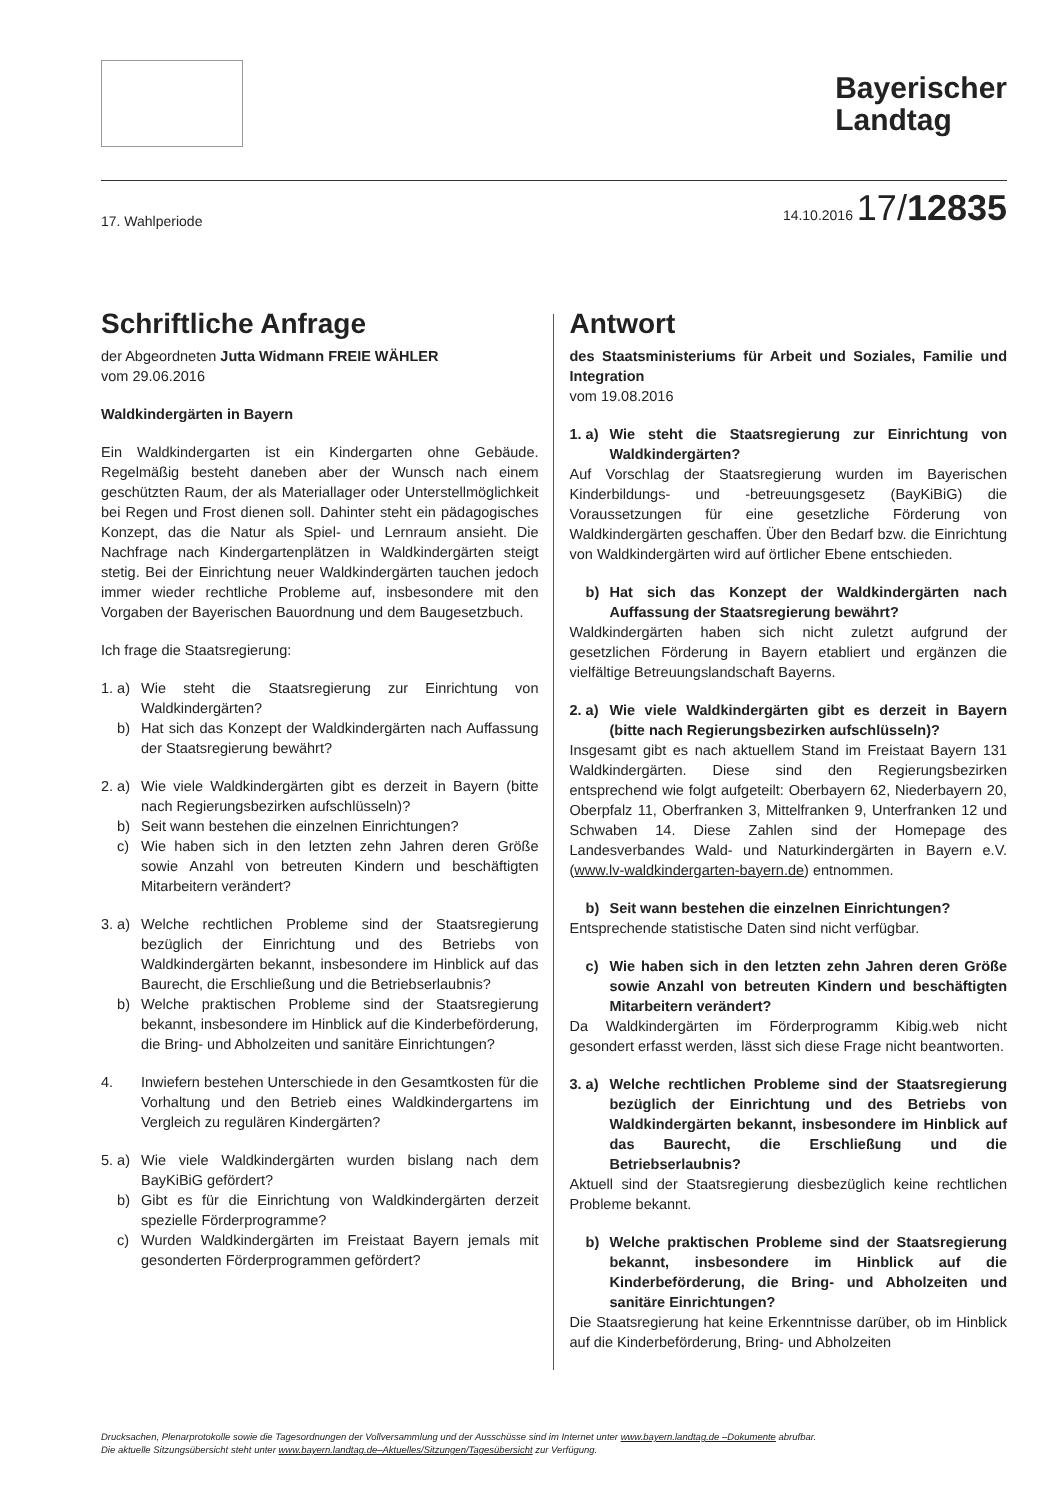Bayerischer
Landtag
17. Wahlperiode 14.10.2016 17/12835
Schriftliche Anfrage
der Abgeordneten Jutta Widmann FREIE WÄHLER
vom 29.06.2016
Waldkindergärten in Bayern
Ein Waldkindergarten ist ein Kindergarten ohne Gebäude. Regelmäßig besteht daneben aber der Wunsch nach einem geschützten Raum, der als Materiallager oder Unterstellmöglichkeit bei Regen und Frost dienen soll. Dahinter steht ein pädagogisches Konzept, das die Natur als Spiel- und Lernraum ansieht. Die Nachfrage nach Kindergartenplätzen in Waldkindergärten steigt stetig. Bei der Einrichtung neuer Waldkindergärten tauchen jedoch immer wieder rechtliche Probleme auf, insbesondere mit den Vorgaben der Bayerischen Bauordnung und dem Baugesetzbuch.
Ich frage die Staatsregierung:
1. a) Wie steht die Staatsregierung zur Einrichtung von Waldkindergärten?
b) Hat sich das Konzept der Waldkindergärten nach Auffassung der Staatsregierung bewährt?
2. a) Wie viele Waldkindergärten gibt es derzeit in Bayern (bitte nach Regierungsbezirken aufschlüsseln)?
b) Seit wann bestehen die einzelnen Einrichtungen?
c) Wie haben sich in den letzten zehn Jahren deren Größe sowie Anzahl von betreuten Kindern und beschäftigten Mitarbeitern verändert?
3. a) Welche rechtlichen Probleme sind der Staatsregierung bezüglich der Einrichtung und des Betriebs von Waldkindergärten bekannt, insbesondere im Hinblick auf das Baurecht, die Erschließung und die Betriebserlaubnis?
b) Welche praktischen Probleme sind der Staatsregierung bekannt, insbesondere im Hinblick auf die Kinderbeförderung, die Bring- und Abholzeiten und sanitäre Einrichtungen?
4. Inwiefern bestehen Unterschiede in den Gesamtkosten für die Vorhaltung und den Betrieb eines Waldkindergartens im Vergleich zu regulären Kindergärten?
5. a) Wie viele Waldkindergärten wurden bislang nach dem BayKiBiG gefördert?
b) Gibt es für die Einrichtung von Waldkindergärten derzeit spezielle Förderprogramme?
c) Wurden Waldkindergärten im Freistaat Bayern jemals mit gesonderten Förderprogrammen gefördert?
Antwort
des Staatsministeriums für Arbeit und Soziales, Familie und Integration
vom 19.08.2016
1. a) Wie steht die Staatsregierung zur Einrichtung von Waldkindergärten?
Auf Vorschlag der Staatsregierung wurden im Bayerischen Kinderbildungs- und -betreuungsgesetz (BayKiBiG) die Voraussetzungen für eine gesetzliche Förderung von Waldkindergärten geschaffen. Über den Bedarf bzw. die Einrichtung von Waldkindergärten wird auf örtlicher Ebene entschieden.
b) Hat sich das Konzept der Waldkindergärten nach Auffassung der Staatsregierung bewährt?
Waldkindergärten haben sich nicht zuletzt aufgrund der gesetzlichen Förderung in Bayern etabliert und ergänzen die vielfältige Betreuungslandschaft Bayerns.
2. a) Wie viele Waldkindergärten gibt es derzeit in Bayern (bitte nach Regierungsbezirken aufschlüsseln)?
Insgesamt gibt es nach aktuellem Stand im Freistaat Bayern 131 Waldkindergärten. Diese sind den Regierungsbezirken entsprechend wie folgt aufgeteilt: Oberbayern 62, Niederbayern 20, Oberpfalz 11, Oberfranken 3, Mittelfranken 9, Unterfranken 12 und Schwaben 14. Diese Zahlen sind der Homepage des Landesverbandes Wald- und Naturkindergärten in Bayern e.V. (www.lv-waldkindergarten-bayern.de) entnommen.
b) Seit wann bestehen die einzelnen Einrichtungen?
Entsprechende statistische Daten sind nicht verfügbar.
c) Wie haben sich in den letzten zehn Jahren deren Größe sowie Anzahl von betreuten Kindern und beschäftigten Mitarbeitern verändert?
Da Waldkindergärten im Förderprogramm Kibig.web nicht gesondert erfasst werden, lässt sich diese Frage nicht beantworten.
3. a) Welche rechtlichen Probleme sind der Staatsregierung bezüglich der Einrichtung und des Betriebs von Waldkindergärten bekannt, insbesondere im Hinblick auf das Baurecht, die Erschließung und die Betriebserlaubnis?
Aktuell sind der Staatsregierung diesbezüglich keine rechtlichen Probleme bekannt.
b) Welche praktischen Probleme sind der Staatsregierung bekannt, insbesondere im Hinblick auf die Kinderbeförderung, die Bring- und Abholzeiten und sanitäre Einrichtungen?
Die Staatsregierung hat keine Erkenntnisse darüber, ob im Hinblick auf die Kinderbeförderung, Bring- und Abholzeiten
Drucksachen, Plenarprotokolle sowie die Tagesordnungen der Vollversammlung und der Ausschüsse sind im Internet unter www.bayern.landtag.de –Dokumente abrufbar.
Die aktuelle Sitzungsübersicht steht unter www.bayern.landtag.de–Aktuelles/Sitzungen/Tagesübersicht zur Verfügung.